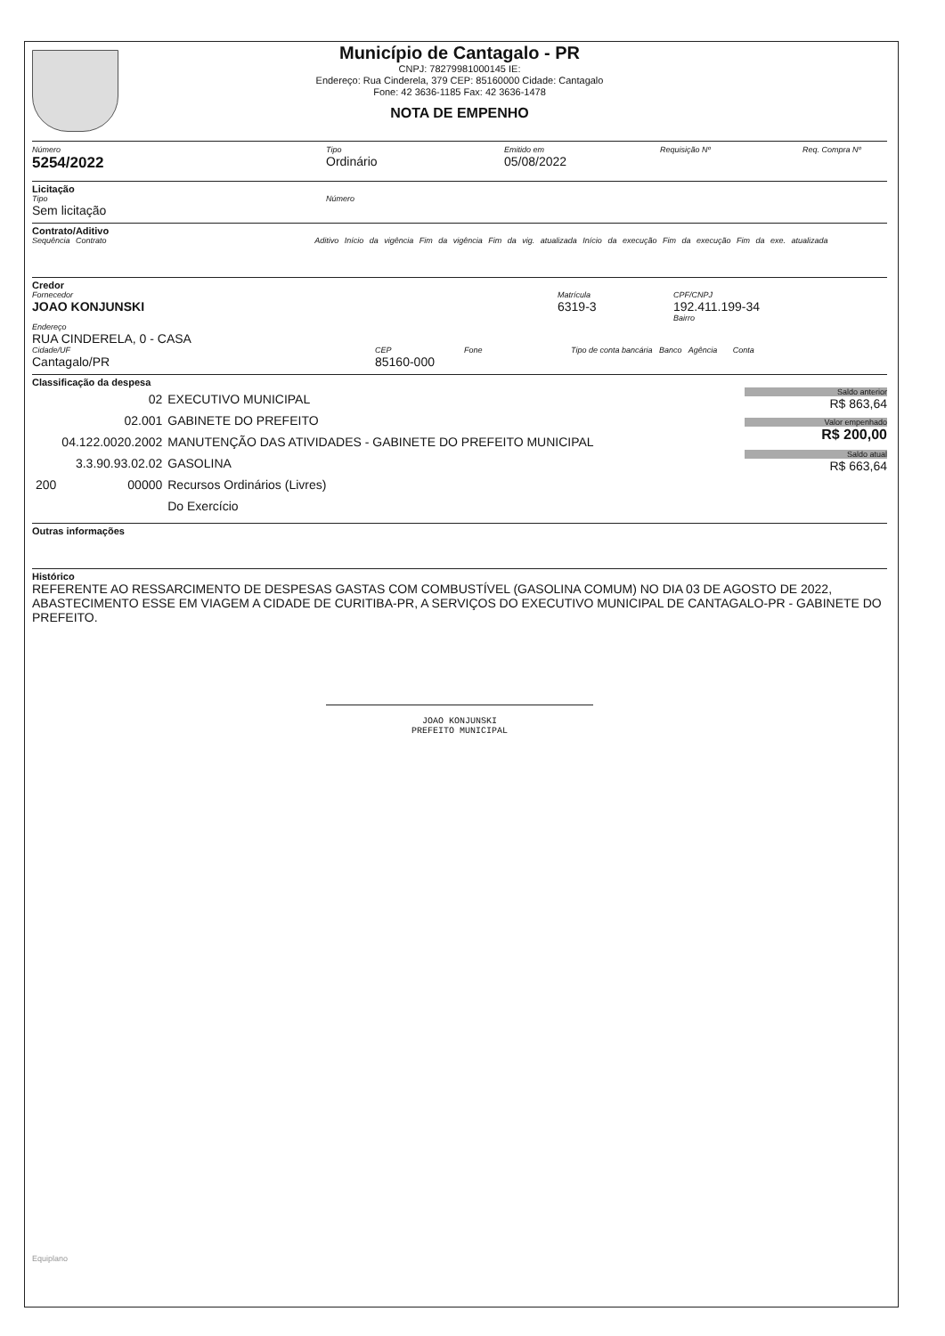Município de Cantagalo - PR
CNPJ: 78279981000145 IE:
Endereço: Rua Cinderela, 379 CEP: 85160000 Cidade: Cantagalo
Fone: 42 3636-1185 Fax: 42 3636-1478
NOTA DE EMPENHO
Número
5254/2022
Tipo
Ordinário
Emitido em
05/08/2022
Requisição Nº Req. Compra Nº
Licitação
Tipo
Sem licitação
Número
Contrato/Aditivo
Sequência Contrato Aditivo Início da vigência Fim da vigência Fim da vig. atualizada Início da execução Fim da execução Fim da exe. atualizada
Credor
Fornecedor
JOAO KONJUNSKI
Matrícula
6319-3
CPF/CNPJ
192.411.199-34
Bairro
Endereço
RUA CINDERELA, 0 - CASA
Cidade/UF
Cantagalo/PR
CEP
85160-000
Fone Tipo de conta bancária Banco Agência Conta
Classificação da despesa
| | 02 | EXECUTIVO MUNICIPAL |
| | 02.001 | GABINETE DO PREFEITO |
| | 04.122.0020.2002 | MANUTENÇÃO DAS ATIVIDADES - GABINETE DO PREFEITO MUNICIPAL |
| | 3.3.90.93.02.02 | GASOLINA |
| 200 | 00000 | Recursos Ordinários (Livres) |
| | | Do Exercício |
Saldo anterior
R$ 863,64
Valor empenhado
R$ 200,00
Saldo atual
R$ 663,64
Outras informações
Histórico
REFERENTE AO RESSARCIMENTO DE DESPESAS GASTAS COM COMBUSTÍVEL (GASOLINA COMUM) NO DIA 03 DE AGOSTO DE 2022, ABASTECIMENTO ESSE EM VIAGEM A CIDADE DE CURITIBA-PR, A SERVIÇOS DO EXECUTIVO MUNICIPAL DE CANTAGALO-PR - GABINETE DO PREFEITO.
JOAO KONJUNSKI
PREFEITO MUNICIPAL
Equiplano